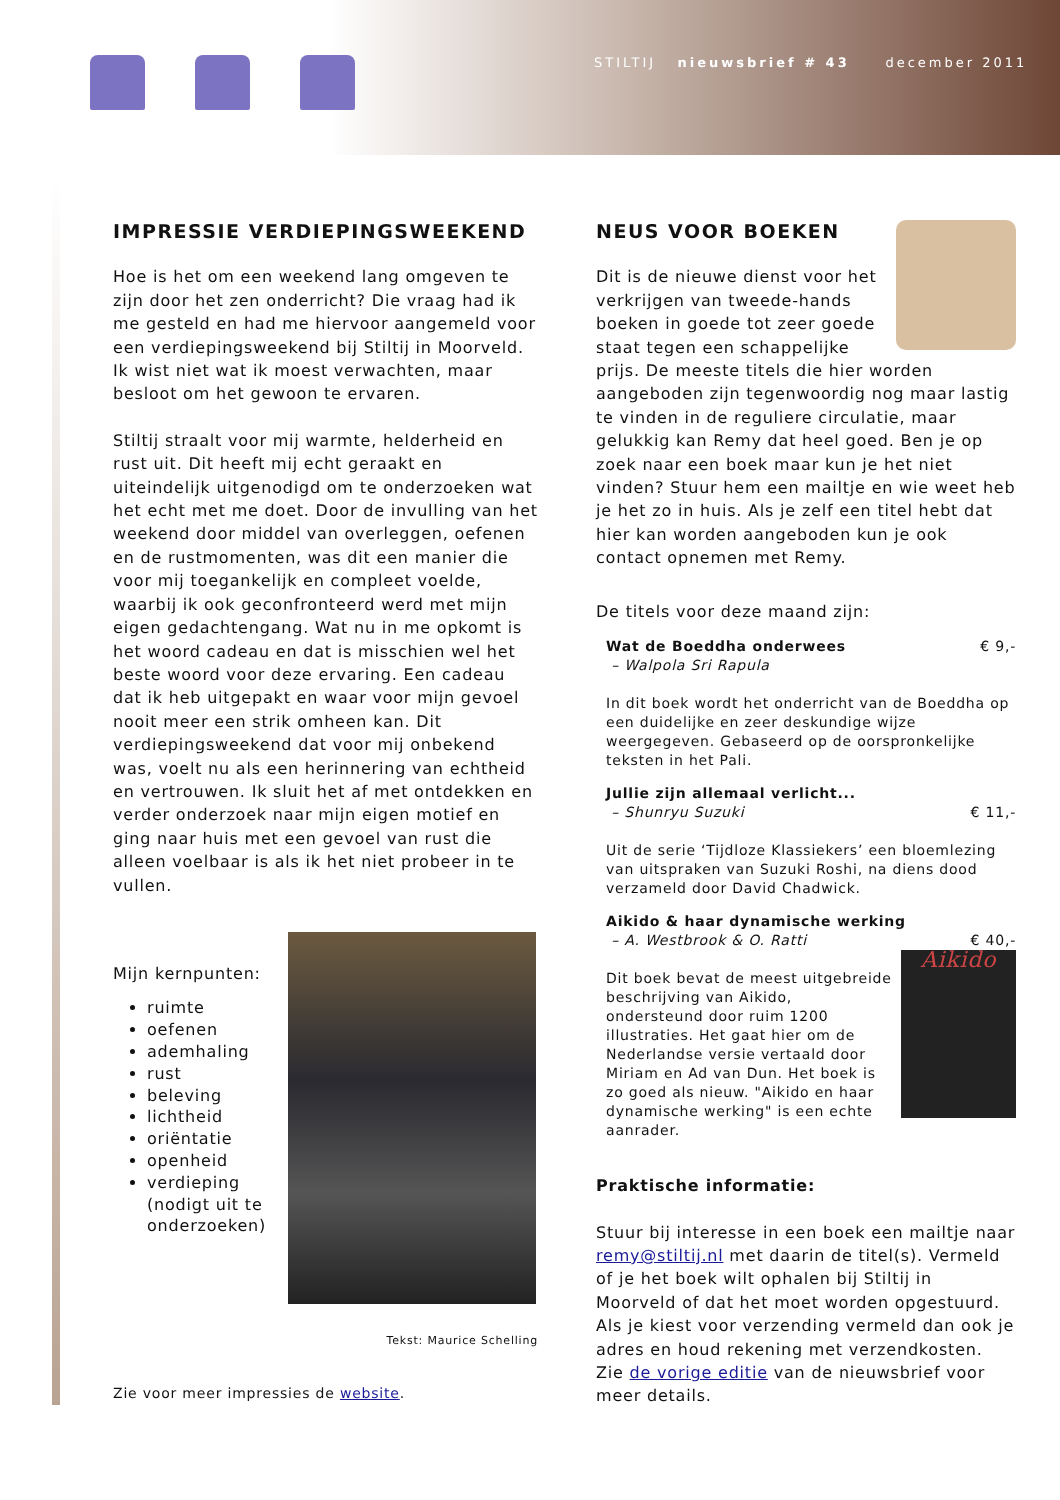STILTIJ nieuwsbrief # 43 december 2011
IMPRESSIE VERDIEPINGSWEEKEND
Hoe is het om een weekend lang omgeven te zijn door het zen onderricht? Die vraag had ik me gesteld en had me hiervoor aangemeld voor een verdiepingsweekend bij Stiltij in Moorveld. Ik wist niet wat ik moest verwachten, maar besloot om het gewoon te ervaren.
Stiltij straalt voor mij warmte, helderheid en rust uit. Dit heeft mij echt geraakt en uiteindelijk uitgenodigd om te onderzoeken wat het echt met me doet. Door de invulling van het weekend door middel van overleggen, oefenen en de rustmomenten, was dit een manier die voor mij toegankelijk en compleet voelde, waarbij ik ook geconfronteerd werd met mijn eigen gedachtengang. Wat nu in me opkomt is het woord cadeau en dat is misschien wel het beste woord voor deze ervaring. Een cadeau dat ik heb uitgepakt en waar voor mijn gevoel nooit meer een strik omheen kan. Dit verdiepingsweekend dat voor mij onbekend was, voelt nu als een herinnering van echtheid en vertrouwen. Ik sluit het af met ontdekken en verder onderzoek naar mijn eigen motief en ging naar huis met een gevoel van rust die alleen voelbaar is als ik het niet probeer in te vullen.
Mijn kernpunten:
ruimte
oefenen
ademhaling
rust
beleving
lichtheid
oriëntatie
openheid
verdieping (nodigt uit te onderzoeken)
Tekst: Maurice Schelling
Zie voor meer impressies de website.
NEUS VOOR BOEKEN
Dit is de nieuwe dienst voor het verkrijgen van tweede-hands boeken in goede tot zeer goede staat tegen een schappelijke prijs. De meeste titels die hier worden aangeboden zijn tegenwoordig nog maar lastig te vinden in de reguliere circulatie, maar gelukkig kan Remy dat heel goed. Ben je op zoek naar een boek maar kun je het niet vinden? Stuur hem een mailtje en wie weet heb je het zo in huis. Als je zelf een titel hebt dat hier kan worden aangeboden kun je ook contact opnemen met Remy.
De titels voor deze maand zijn:
Wat de Boeddha onderwees € 9,-
– Walpola Sri Rapula
In dit boek wordt het onderricht van de Boeddha op een duidelijke en zeer deskundige wijze weergegeven. Gebaseerd op de oorspronkelijke teksten in het Pali.
Jullie zijn allemaal verlicht...
– Shunryu Suzuki € 11,-
Uit de serie ‘Tijdloze Klassiekers’ een bloemlezing van uitspraken van Suzuki Roshi, na diens dood verzameld door David Chadwick.
Aikido & haar dynamische werking
– A. Westbrook & O. Ratti € 40,-
Aikido
Dit boek bevat de meest uitgebreide beschrijving van Aikido, ondersteund door ruim 1200 illustraties. Het gaat hier om de Nederlandse versie vertaald door Miriam en Ad van Dun. Het boek is zo goed als nieuw. "Aikido en haar dynamische werking" is een echte aanrader.
Praktische informatie:
Stuur bij interesse in een boek een mailtje naar remy@stiltij.nl met daarin de titel(s). Vermeld of je het boek wilt ophalen bij Stiltij in Moorveld of dat het moet worden opgestuurd. Als je kiest voor verzending vermeld dan ook je adres en houd rekening met verzendkosten. Zie de vorige editie van de nieuwsbrief voor meer details.